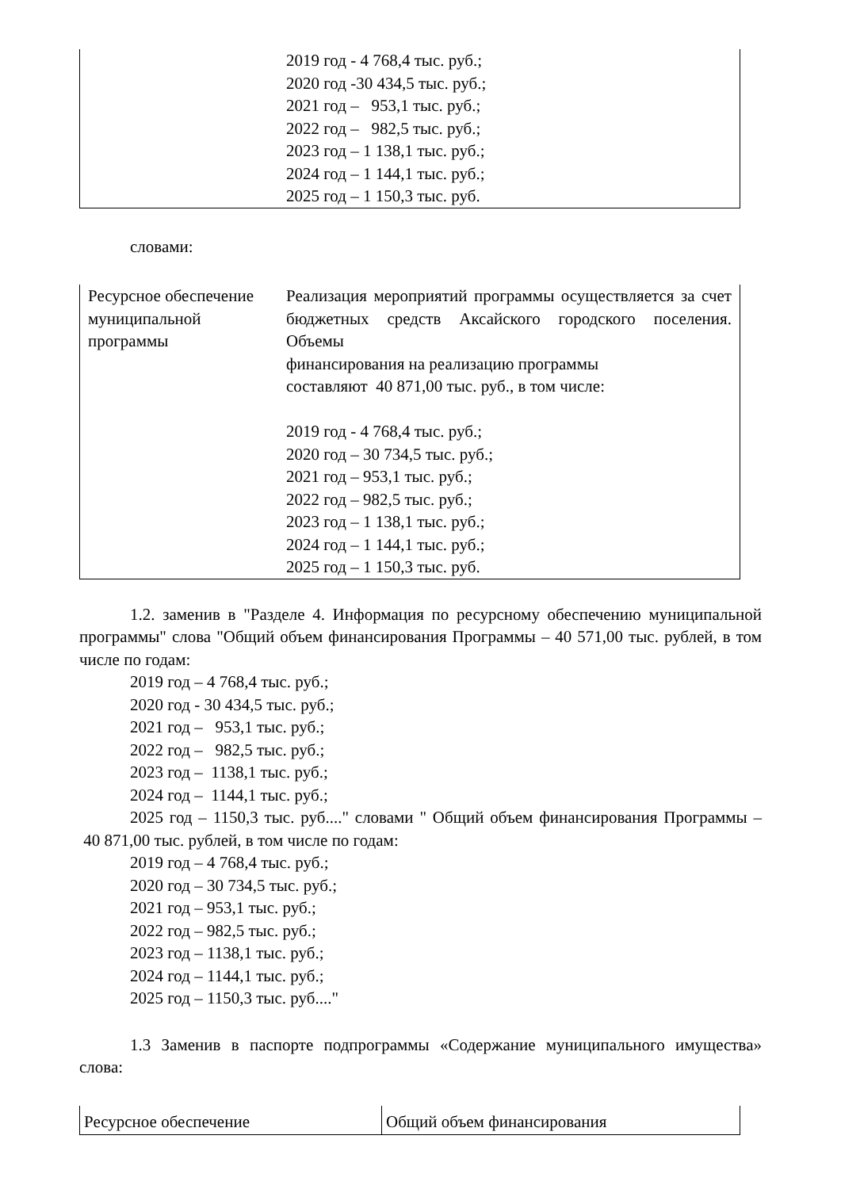| | 2019 год - 4 768,4 тыс. руб.; 2020 год -30 434,5 тыс. руб.; 2021 год – 953,1 тыс. руб.; 2022 год – 982,5 тыс. руб.; 2023 год – 1 138,1 тыс. руб.; 2024 год – 1 144,1 тыс. руб.; 2025 год – 1 150,3 тыс. руб. |
словами:
| Ресурсное обеспечение муниципальной программы | Реализация мероприятий программы осуществляется за счет бюджетных средств Аксайского городского поселения. Объемы финансирования на реализацию программы составляют 40 871,00 тыс. руб., в том числе: 2019 год - 4 768,4 тыс. руб.; 2020 год – 30 734,5 тыс. руб.; 2021 год – 953,1 тыс. руб.; 2022 год – 982,5 тыс. руб.; 2023 год – 1 138,1 тыс. руб.; 2024 год – 1 144,1 тыс. руб.; 2025 год – 1 150,3 тыс. руб. |
1.2. заменив в "Разделе 4. Информация по ресурсному обеспечению муниципальной программы" слова "Общий объем финансирования Программы – 40 571,00 тыс. рублей, в том числе по годам:
2019 год – 4 768,4 тыс. руб.;
2020 год - 30 434,5 тыс. руб.;
2021 год – 953,1 тыс. руб.;
2022 год – 982,5 тыс. руб.;
2023 год – 1138,1 тыс. руб.;
2024 год – 1144,1 тыс. руб.;
2025 год – 1150,3 тыс. руб...." словами " Общий объем финансирования Программы – 40 871,00 тыс. рублей, в том числе по годам:
2019 год – 4 768,4 тыс. руб.;
2020 год – 30 734,5 тыс. руб.;
2021 год – 953,1 тыс. руб.;
2022 год – 982,5 тыс. руб.;
2023 год – 1138,1 тыс. руб.;
2024 год – 1144,1 тыс. руб.;
2025 год – 1150,3 тыс. руб...."
1.3 Заменив в паспорте подпрограммы «Содержание муниципального имущества» слова:
| Ресурсное обеспечение | Общий объем финансирования |